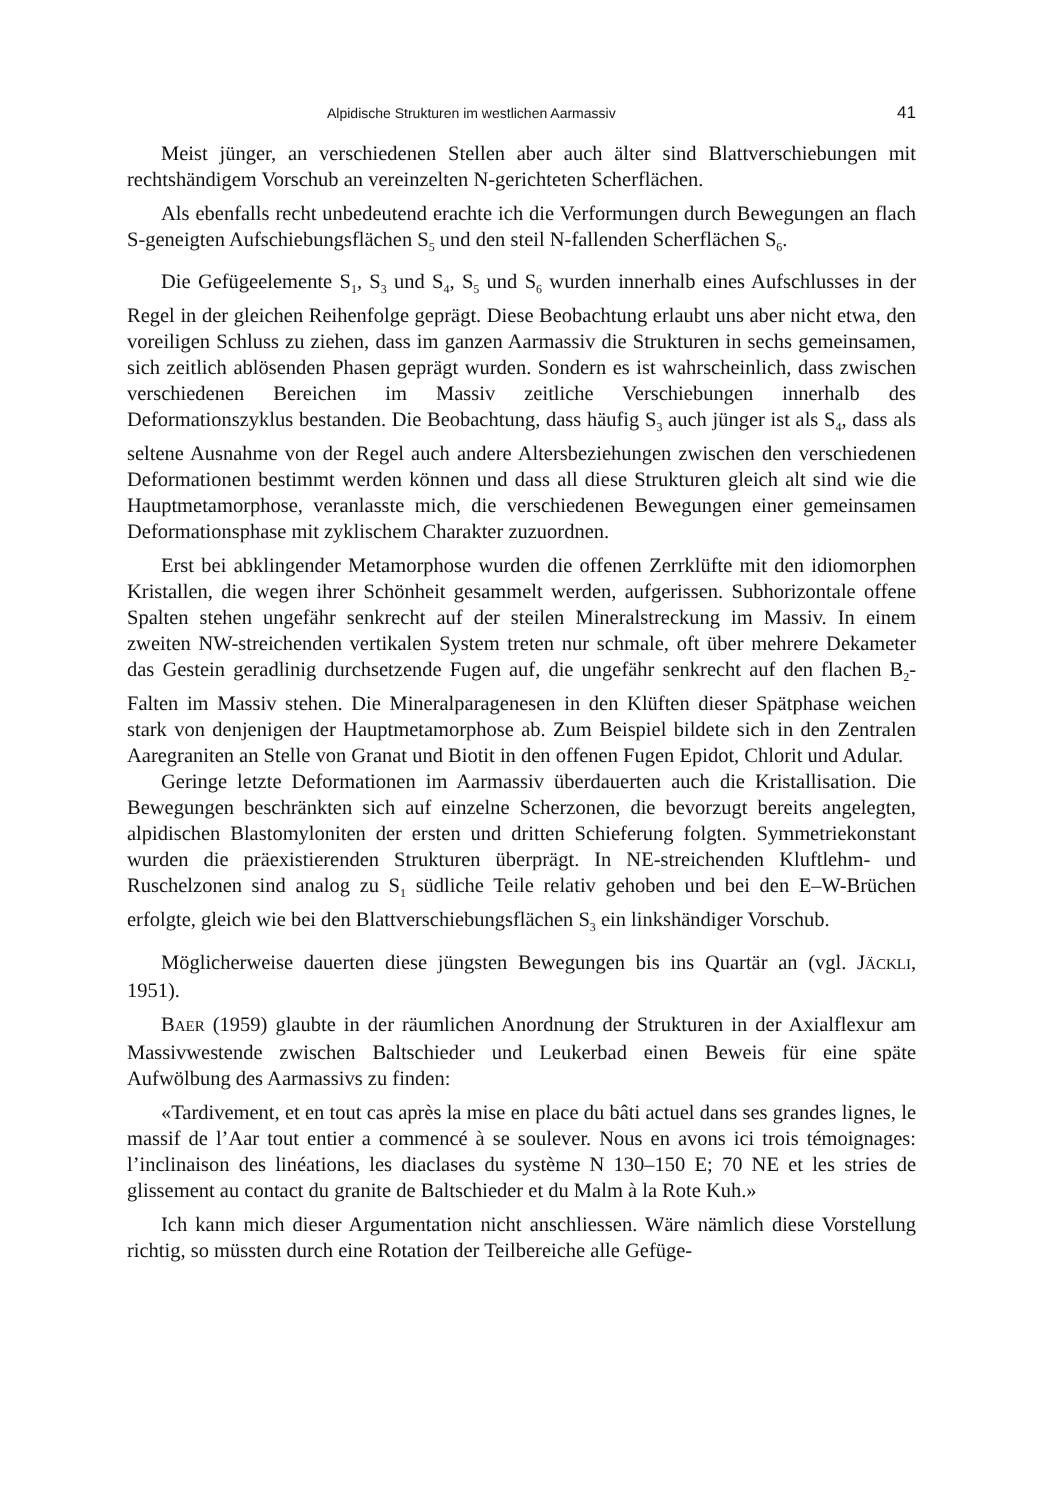Alpidische Strukturen im westlichen Aarmassiv 41
Meist jünger, an verschiedenen Stellen aber auch älter sind Blattverschiebungen mit rechtshändigem Vorschub an vereinzelten N-gerichteten Scherflächen.
Als ebenfalls recht unbedeutend erachte ich die Verformungen durch Bewegungen an flach S-geneigten Aufschiebungsflächen S<sub>5</sub> und den steil N-fallenden Scherflächen S<sub>6</sub>.
Die Gefügeelemente S<sub>1</sub>, S<sub>3</sub> und S<sub>4</sub>, S<sub>5</sub> und S<sub>6</sub> wurden innerhalb eines Aufschlusses in der Regel in der gleichen Reihenfolge geprägt. Diese Beobachtung erlaubt uns aber nicht etwa, den voreiligen Schluss zu ziehen, dass im ganzen Aarmassiv die Strukturen in sechs gemeinsamen, sich zeitlich ablösenden Phasen geprägt wurden. Sondern es ist wahrscheinlich, dass zwischen verschiedenen Bereichen im Massiv zeitliche Verschiebungen innerhalb des Deformationszyklus bestanden. Die Beobachtung, dass häufig S<sub>3</sub> auch jünger ist als S<sub>4</sub>, dass als seltene Ausnahme von der Regel auch andere Altersbeziehungen zwischen den verschiedenen Deformationen bestimmt werden können und dass all diese Strukturen gleich alt sind wie die Hauptmetamorphose, veranlasste mich, die verschiedenen Bewegungen einer gemeinsamen Deformationsphase mit zyklischem Charakter zuzuordnen.
Erst bei abklingender Metamorphose wurden die offenen Zerrklüfte mit den idiomorphen Kristallen, die wegen ihrer Schönheit gesammelt werden, aufgerissen. Subhorizontale offene Spalten stehen ungefähr senkrecht auf der steilen Mineralstreckung im Massiv. In einem zweiten NW-streichenden vertikalen System treten nur schmale, oft über mehrere Dekameter das Gestein geradlinig durchsetzende Fugen auf, die ungefähr senkrecht auf den flachen B<sub>2</sub>-Falten im Massiv stehen. Die Mineralparagenesen in den Klüften dieser Spätphase weichen stark von denjenigen der Hauptmetamorphose ab. Zum Beispiel bildete sich in den Zentralen Aaregraniten an Stelle von Granat und Biotit in den offenen Fugen Epidot, Chlorit und Adular.
Geringe letzte Deformationen im Aarmassiv überdauerten auch die Kristallisation. Die Bewegungen beschränkten sich auf einzelne Scherzonen, die bevorzugt bereits angelegten, alpidischen Blastomyloniten der ersten und dritten Schieferung folgten. Symmetriekonstant wurden die präexistierenden Strukturen überprägt. In NE-streichenden Kluftlehm- und Ruschelzonen sind analog zu S<sub>1</sub> südliche Teile relativ gehoben und bei den E–W-Brüchen erfolgte, gleich wie bei den Blattverschiebungsflächen S<sub>3</sub> ein linkshändiger Vorschub.
Möglicherweise dauerten diese jüngsten Bewegungen bis ins Quartär an (vgl. JÄCKLI, 1951).
BAER (1959) glaubte in der räumlichen Anordnung der Strukturen in der Axialflexur am Massivwestende zwischen Baltschieder und Leukerbad einen Beweis für eine späte Aufwölbung des Aarmassivs zu finden:
«Tardivement, et en tout cas après la mise en place du bâti actuel dans ses grandes lignes, le massif de l’Aar tout entier a commencé à se soulever. Nous en avons ici trois témoignages: l’inclinaison des linéations, les diaclases du système N 130–150 E; 70 NE et les stries de glissement au contact du granite de Baltschieder et du Malm à la Rote Kuh.»
Ich kann mich dieser Argumentation nicht anschliessen. Wäre nämlich diese Vorstellung richtig, so müssten durch eine Rotation der Teilbereiche alle Gefüge-